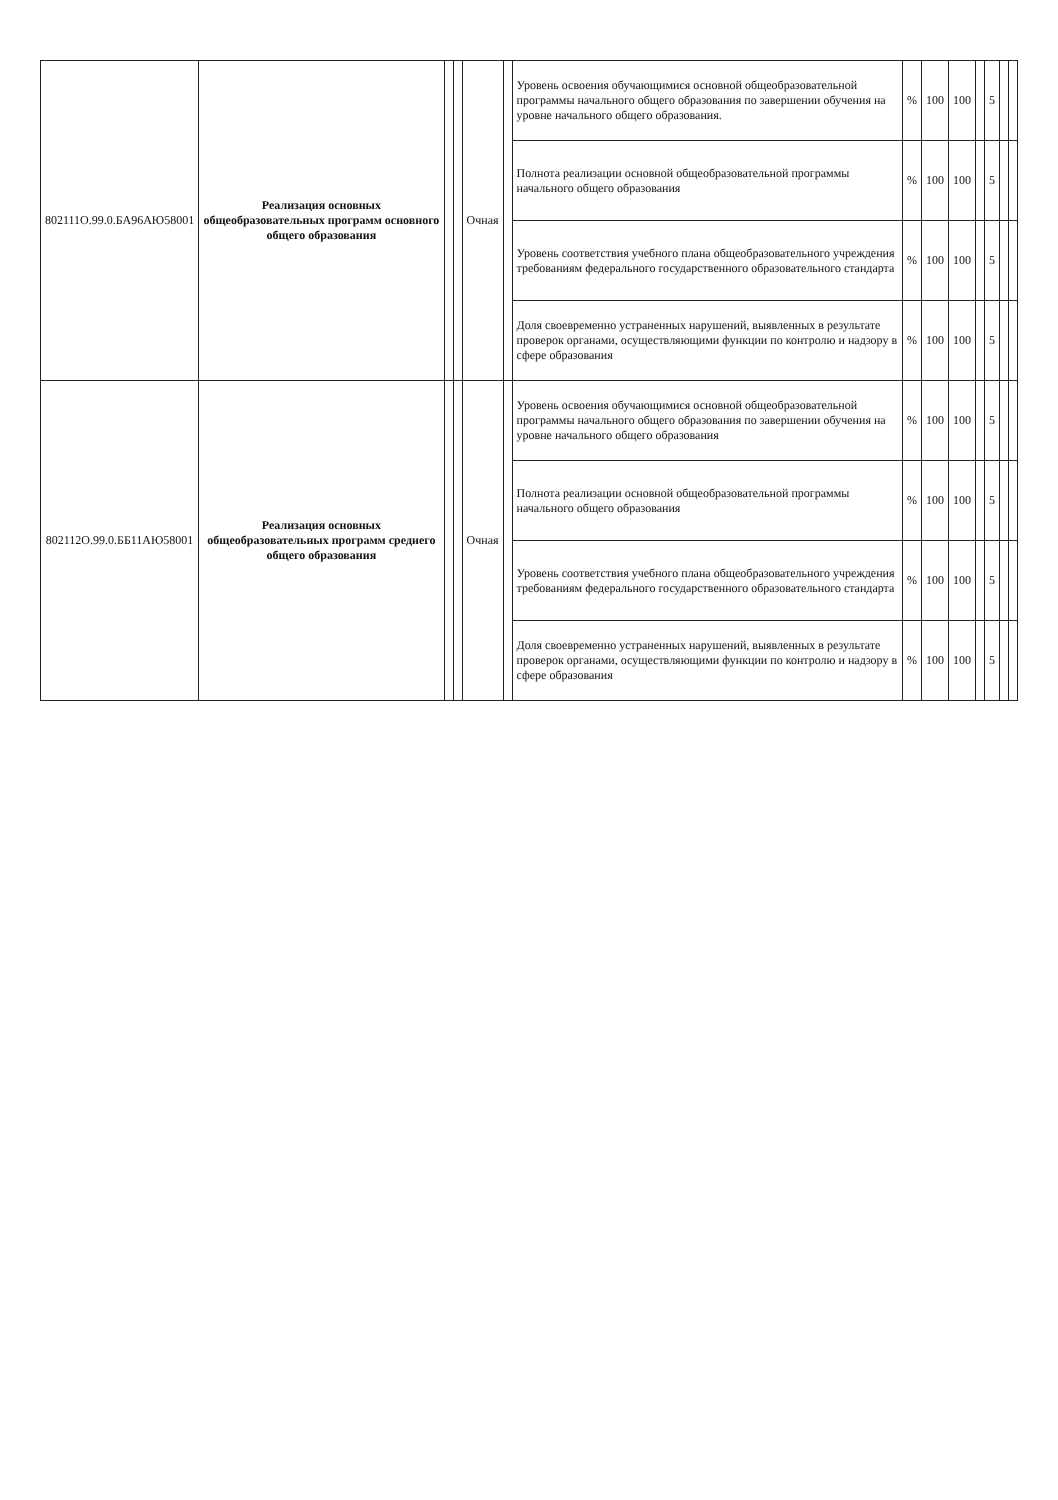| 802111О.99.0.БА96АЮ58001 | Реализация основных общеобразовательных программ основного общего образования | | | Очная | | Уровень освоения обучающимися основной общеобразовательной программы начального общего образования по завершении обучения на уровне начального общего образования. | % | 100 | 100 | | 5 | | |
| | | | | | | Полнота реализации основной общеобразовательной программы начального общего образования | % | 100 | 100 | | 5 | | |
| | | | | | | Уровень соответствия учебного плана общеобразовательного учреждения требованиям федерального государственного образовательного стандарта | % | 100 | 100 | | 5 | | |
| | | | | | | Доля своевременно устраненных нарушений, выявленных в результате проверок органами, осуществляющими функции по контролю и надзору в сфере образования | % | 100 | 100 | | 5 | | |
| 802112О.99.0.ББ11АЮ58001 | Реализация основных общеобразовательных программ среднего общего образования | | | Очная | | Уровень освоения обучающимися основной общеобразовательной программы начального общего образования по завершении обучения на уровне начального общего образования | % | 100 | 100 | | 5 | | |
| | | | | | | Полнота реализации основной общеобразовательной программы начального общего образования | % | 100 | 100 | | 5 | | |
| | | | | | | Уровень соответствия учебного плана общеобразовательного учреждения требованиям федерального государственного образовательного стандарта | % | 100 | 100 | | 5 | | |
| | | | | | | Доля своевременно устраненных нарушений, выявленных в результате проверок органами, осуществляющими функции по контролю и надзору в сфере образования | % | 100 | 100 | | 5 | | |